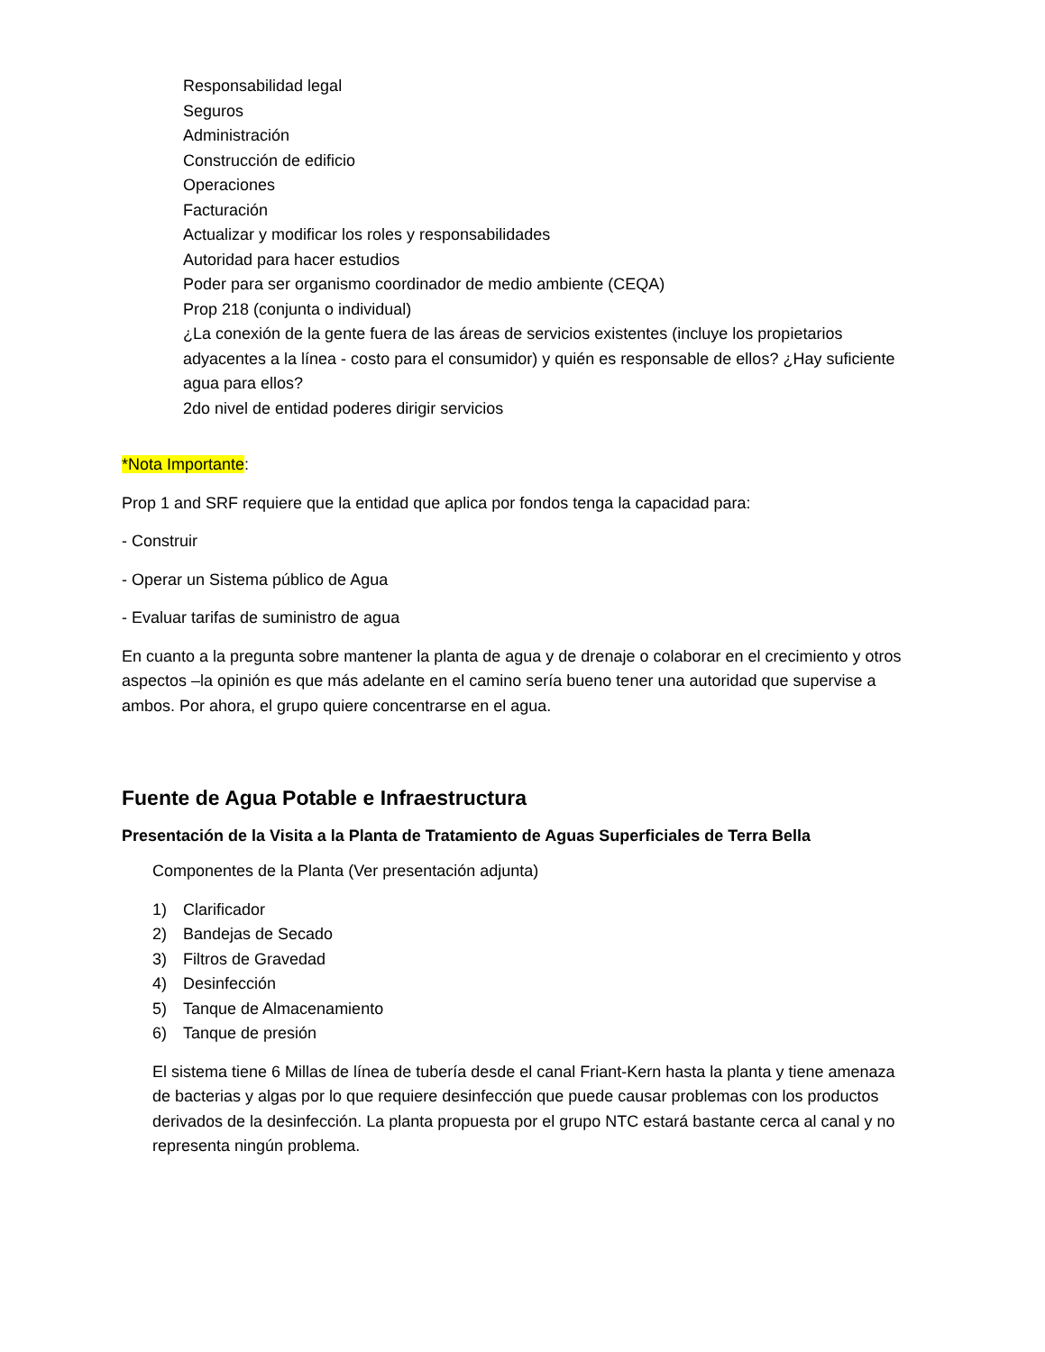Responsabilidad legal
Seguros
Administración
Construcción de edificio
Operaciones
Facturación
Actualizar y modificar los roles y responsabilidades
Autoridad para hacer estudios
Poder para ser organismo coordinador de medio ambiente (CEQA)
Prop 218 (conjunta o individual)
¿La conexión de la gente fuera de las áreas de servicios existentes (incluye los propietarios adyacentes a la línea - costo para el consumidor) y quién es responsable de ellos? ¿Hay suficiente agua para ellos?
2do nivel de entidad poderes dirigir servicios
*Nota Importante:
Prop 1 and SRF requiere que la entidad que aplica por fondos tenga la capacidad para:
- Construir
- Operar un Sistema público de Agua
- Evaluar tarifas de suministro de agua
En cuanto a la pregunta sobre mantener la planta de agua y de drenaje o colaborar en el crecimiento y otros aspectos –la opinión es que más adelante en el camino sería bueno tener una autoridad que supervise a ambos. Por ahora, el grupo quiere concentrarse en el agua.
Fuente de Agua Potable e Infraestructura
Presentación de la Visita a la Planta de Tratamiento de Aguas Superficiales de Terra Bella
Componentes de la Planta (Ver presentación adjunta)
1) Clarificador
2) Bandejas de Secado
3) Filtros de Gravedad
4) Desinfección
5) Tanque de Almacenamiento
6) Tanque de presión
El sistema tiene 6 Millas de línea de tubería desde el canal Friant-Kern hasta la planta y tiene amenaza de bacterias y algas por lo que requiere desinfección que puede causar problemas con los productos derivados de la desinfección. La planta propuesta por el grupo NTC estará bastante cerca al canal y no representa ningún problema.